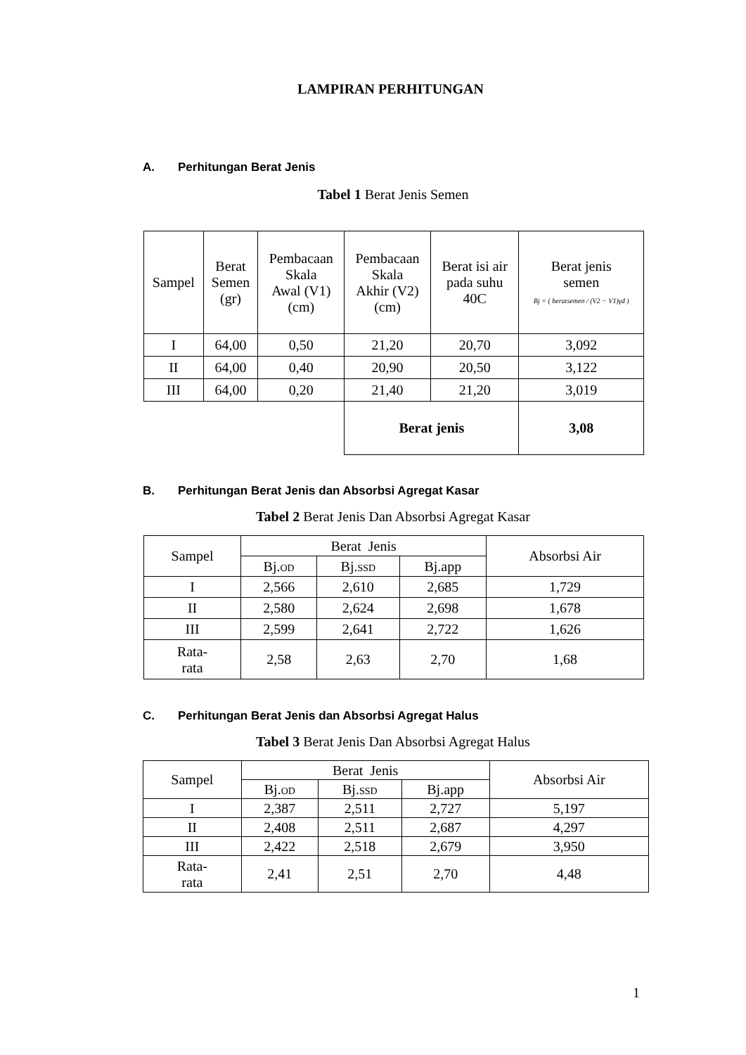LAMPIRAN PERHITUNGAN
A. Perhitungan Berat Jenis
Tabel 1 Berat Jenis Semen
| Sampel | Berat Semen (gr) | Pembacaan Skala Awal (V1) (cm) | Pembacaan Skala Akhir (V2) (cm) | Berat isi air pada suhu 40C | Berat jenis semen Bj = ( beratsemen / (V2 − V1)γd ) |
| --- | --- | --- | --- | --- | --- |
| I | 64,00 | 0,50 | 21,20 | 20,70 | 3,092 |
| II | 64,00 | 0,40 | 20,90 | 20,50 | 3,122 |
| III | 64,00 | 0,20 | 21,40 | 21,20 | 3,019 |
| | | | Berat jenis | | 3,08 |
B. Perhitungan Berat Jenis dan Absorbsi Agregat Kasar
Tabel 2 Berat Jenis Dan Absorbsi Agregat Kasar
| Sampel | Berat Jenis | | | Absorbsi Air |
| --- | --- | --- | --- | --- |
| | Bj. OD | Bj. SSD | Bj.app | |
| I | 2,566 | 2,610 | 2,685 | 1,729 |
| II | 2,580 | 2,624 | 2,698 | 1,678 |
| III | 2,599 | 2,641 | 2,722 | 1,626 |
| Rata- rata | 2,58 | 2,63 | 2,70 | 1,68 |
C. Perhitungan Berat Jenis dan Absorbsi Agregat Halus
Tabel 3 Berat Jenis Dan Absorbsi Agregat Halus
| Sampel | Berat Jenis | | | Absorbsi Air |
| --- | --- | --- | --- | --- |
| | Bj. OD | Bj. SSD | Bj.app | |
| I | 2,387 | 2,511 | 2,727 | 5,197 |
| II | 2,408 | 2,511 | 2,687 | 4,297 |
| III | 2,422 | 2,518 | 2,679 | 3,950 |
| Rata- rata | 2,41 | 2,51 | 2,70 | 4,48 |
1